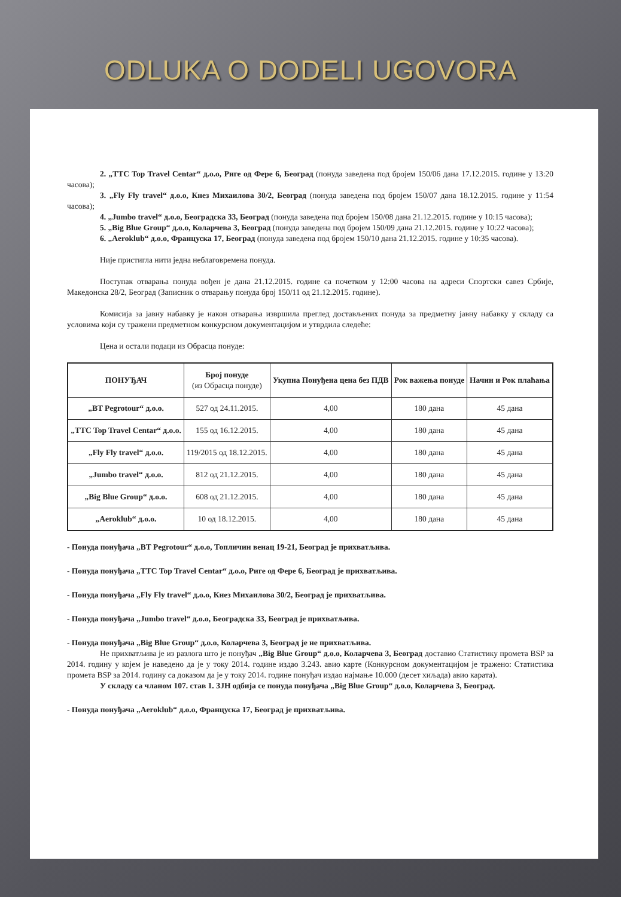ODLUKA O DODELI UGOVORA
2. „TTC Top Travel Centar“ д.о.о, Риге од Фере 6, Београд (понуда заведена под бројем 150/06 дана 17.12.2015. године у 13:20 часова);
3. „Fly Fly travel“ д.о.о, Кнез Михаилова 30/2, Београд (понуда заведена под бројем 150/07 дана 18.12.2015. године у 11:54 часова);
4. „Jumbo travel“ д.о.о, Београдска 33, Београд (понуда заведена под бројем 150/08 дана 21.12.2015. године у 10:15 часова);
5. „Big Blue Group“ д.о.о, Коларчева 3, Београд (понуда заведена под бројем 150/09 дана 21.12.2015. године у 10:22 часова);
6. „Aeroklub“ д.о.о, Француска 17, Београд (понуда заведена под бројем 150/10 дана 21.12.2015. године у 10:35 часова).
Није пристигла нити једна неблаговремена понуда.
Поступак отварања понуда вођен је дана 21.12.2015. године са почетком у 12:00 часова на адреси Спортски савез Србије, Македонска 28/2, Београд (Записник о отварању понуда број 150/11 од 21.12.2015. године).
Комисија за јавну набавку је након отварања извршила преглед достављених понуда за предметну јавну набавку у складу са условима који су тражени предметном конкурсном документацијом и утврдила следеће:
Цена и остали подаци из Обрасца понуде:
| ПОНУЂАЧ | Број понуде (из Обрасца понуде) | Укупна Понуђена цена без ПДВ | Рок важења понуде | Начин и Рок плаћања |
| --- | --- | --- | --- | --- |
| „BT Pegrotour“ д.о.о. | 527 од 24.11.2015. | 4,00 | 180 дана | 45 дана |
| „TTC Top Travel Centar“ д.о.о. | 155 од 16.12.2015. | 4,00 | 180 дана | 45 дана |
| „Fly Fly travel“ д.о.о. | 119/2015 од 18.12.2015. | 4,00 | 180 дана | 45 дана |
| „Jumbo travel“ д.о.о. | 812 од 21.12.2015. | 4,00 | 180 дана | 45 дана |
| „Big Blue Group“ д.о.о. | 608 од 21.12.2015. | 4,00 | 180 дана | 45 дана |
| „Aeroklub“ д.о.о. | 10 од 18.12.2015. | 4,00 | 180 дана | 45 дана |
- Понуда понуђача „BT Pegrotour“ д.о.о, Топличин венац 19-21, Београд је прихватљива.
- Понуда понуђача „TTC Top Travel Centar“ д.о.о, Риге од Фере 6, Београд је прихватљива.
- Понуда понуђача „Fly Fly travel“ д.о.о, Кнез Михаилова 30/2, Београд је прихватљива.
- Понуда понуђача „Jumbo travel“ д.о.о, Београдска 33, Београд је прихватљива.
- Понуда понуђача „Big Blue Group“ д.о.о, Коларчева 3, Београд је не прихватљива.
Не прихватљива је из разлога што је понуђач „Big Blue Group“ д.о.о, Коларчева 3, Београд доставио Статистику промета BSP за 2014. годину у којем је наведено да је у току 2014. године издао 3.243. авио карте (Конкурсном документацијом је тражено: Статистика промета BSP за 2014. годину са доказом да је у току 2014. године понуђач издао најмање 10.000 (десет хиљада) авио карата).
У складу са чланом 107. став 1. ЗЈН одбија се понуда понуђача „Big Blue Group“ д.о.о, Коларчева 3, Београд.
- Понуда понуђача „Aeroklub“ д.о.о, Француска 17, Београд је прихватљива.